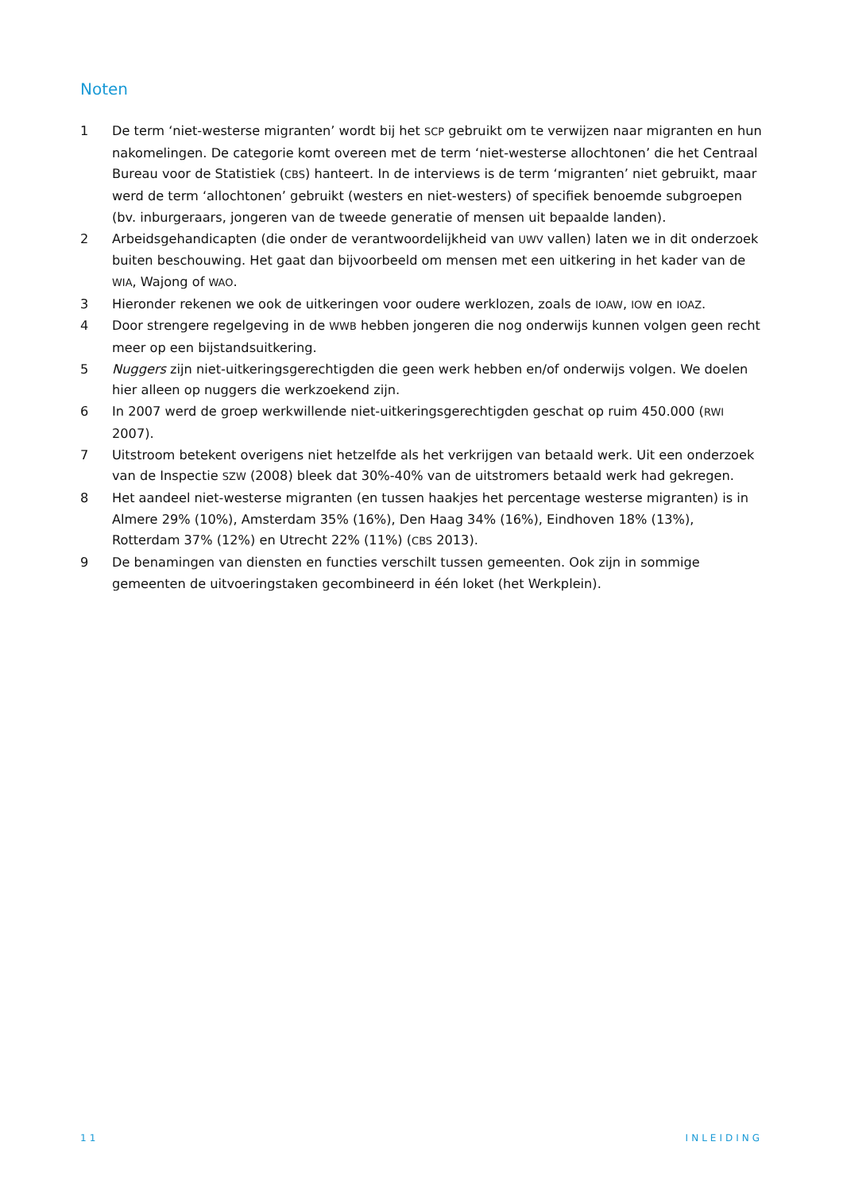Noten
1 De term ‘niet-westerse migranten’ wordt bij het SCP gebruikt om te verwijzen naar migranten en hun nakomelingen. De categorie komt overeen met de term ‘niet-westerse allochtonen’ die het Centraal Bureau voor de Statistiek (CBS) hanteert. In de interviews is de term ‘migranten’ niet gebruikt, maar werd de term ‘allochtonen’ gebruikt (westers en niet-westers) of specifiek benoemde subgroepen (bv. inburgeraars, jongeren van de tweede generatie of mensen uit bepaalde landen).
2 Arbeidsgehandicapten (die onder de verantwoordelijkheid van UWV vallen) laten we in dit onderzoek buiten beschouwing. Het gaat dan bijvoorbeeld om mensen met een uitkering in het kader van de WIA, Wajong of WAO.
3 Hieronder rekenen we ook de uitkeringen voor oudere werklozen, zoals de IOAW, IOW en IOAZ.
4 Door strengere regelgeving in de WWB hebben jongeren die nog onderwijs kunnen volgen geen recht meer op een bijstandsuitkering.
5 Nuggers zijn niet-uitkeringsgerechtigden die geen werk hebben en/of onderwijs volgen. We doelen hier alleen op nuggers die werkzoekend zijn.
6 In 2007 werd de groep werkwillende niet-uitkeringsgerechtigden geschat op ruim 450.000 (RWI 2007).
7 Uitstroom betekent overigens niet hetzelfde als het verkrijgen van betaald werk. Uit een onderzoek van de Inspectie SZW (2008) bleek dat 30%-40% van de uitstromers betaald werk had gekregen.
8 Het aandeel niet-westerse migranten (en tussen haakjes het percentage westerse migranten) is in Almere 29% (10%), Amsterdam 35% (16%), Den Haag 34% (16%), Eindhoven 18% (13%), Rotterdam 37% (12%) en Utrecht 22% (11%) (CBS 2013).
9 De benamingen van diensten en functies verschilt tussen gemeenten. Ook zijn in sommige gemeenten de uitvoeringstaken gecombineerd in één loket (het Werkplein).
11 INLEIDING